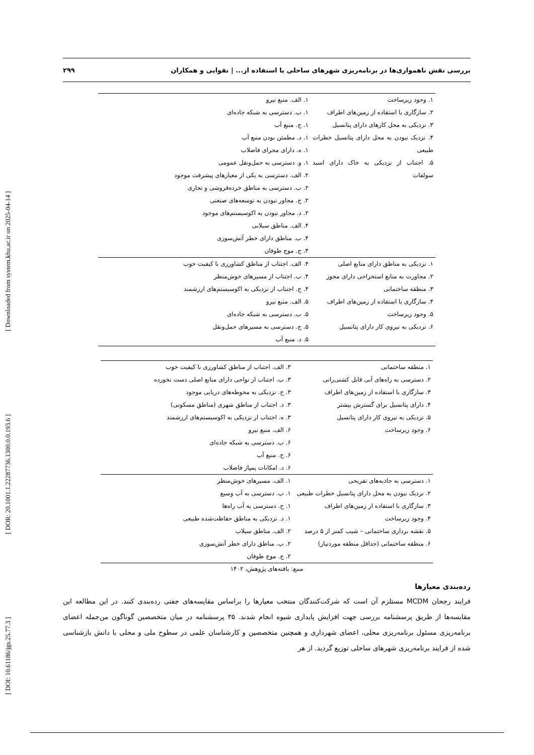[ DOI: 10.61186/jgs.25.77.3 ] [ DOR: 20.1001.1.22287736.1300.0.0.193.6 ] [ Downloaded from system.khu.ac.ir on 2025-04-14 ]
بررسی نقش ناهمواری‌ها در برنامه‌ریزی شهرهای ساحلی با استفاده از... | تقوایی و همکاران ۲۹۹
| ۱. وجود زیرساخت ۲. سازگاری با استفاده از زمین‌های اطراف ۳. نزدیکی به محل کارهای دارای پتانسیل ۴. نزدیک نبودن به محل دارای پتانسیل خطرات طبیعی ۵. اجتناب از نزدیکی به خاک دارای اسید سولفات | ۱. الف. منبع نیرو ۱. ب. دسترسی به شبکه جاده‌ای ۱. ج. منبع آب ۱. د. مطمئن بودن منبع آب ۱. ه. دارای مجرای فاضلاب ۱. و. دسترسی به حمل‌ونقل عمومی ۲. الف. دسترسی به یکی از معیارهای پیشرفت موجود ۲. ب. دسترسی به مناطق خرده‌فروشی و تجاری ۲. ج. مجاور نبودن به توسعه‌های صنعتی ۲. د. مجاور نبودن به اکوسیستم‌های موجود ۴. الف. مناطق سیلابی ۴. ب. مناطق دارای خطر آتش‌سوزی ۴. ج. موج طوفان |
| ۱. نزدیکی به مناطق دارای منابع اصلی ۲. مجاورت به منابع استخراجی دارای مجوز ۳. منطقه ساختمانی ۴. سازگاری با استفاده از زمین‌های اطراف ۵. وجود زیرساخت ۶. نزدیکی به نیروی کار دارای پتانسیل | ۴. الف. اجتناب از مناطق کشاورزی با کیفیت خوب ۴. ب. اجتناب از مسیرهای خوش‌منظر ۴. ج. اجتناب از نزدیکی به اکوسیستم‌های ارزشمند ۵. الف. منبع نیرو ۵. ب. دسترسی به شبکه جاده‌ای ۵. ج. دسترسی به مسیرهای حمل‌ونقل ۵. د. منبع آب |
| ۱. منطقه ساختمانی ۲. دسترسی به راه‌های آبی قابل کشتی‌رانی ۳. سازگاری با استفاده از زمین‌های اطراف ۴. دارای پتانسیل برای گسترش بیشتر ۵. نزدیکی به نیروی کار دارای پتانسیل ۶. وجود زیرساخت | ۳. الف. اجتناب از مناطق کشاورزی با کیفیت خوب ۳. ب. اجتناب از نواحی دارای منابع اصلی دست نخورده ۳. ج. نزدیکی به محوطه‌های دریایی موجود ۳. د. اجتناب از مناطق شهری (مناطق مسکونی) ۳. ه. اجتناب از نزدیکی به اکوسیستم‌های ارزشمند ۶. الف. منبع نیرو ۶. ب. دسترسی به شبکه جاده‌ای ۶. ج. منبع آب ۶. د. امکانات پمپاژ فاضلاب |
| ۱. دسترسی به جاذبه‌های تفریحی ۲. نزدیک نبودن به محل دارای پتانسیل خطرات طبیعی ۳. سازگاری با استفاده از زمین‌های اطراف ۴. وجود زیرساخت ۵. نقشه برداری ساختمانی – شیب کمتر از ۵ درصد ۶. منطقه ساختمانی (حداقل منطقه موردنیاز) | ۱. الف. مسیرهای خوش‌منظر ۱. ب. دسترسی به آب وسیع ۱. ج. دسترسی به آب راه‌ها ۱. د. نزدیکی به مناطق حفاظت‌شده طبیعی ۲. الف. مناطق سیلاب ۲. ب. مناطق دارای خطر آتش‌سوزی ۲. ج. موج طوفان |
منبع: یافته‌های پژوهش، ۱۴۰۲
رده‌بندی معیارها
فرایند رجحان MCDM مستلزم آن است که شرکت‌کنندگان منتخب معیارها را براساس مقایسه‌های جفتی رده‌بندی کنند. در این مطالعه این مقایسه‌ها از طریق پرسشنامه بررسی جهت افزایش پایداری شیوه انجام شدند. ۳۵ پرسشنامه در میان متخصصین گوناگون من‌جمله اعضای برنامه‌ریزی مسئول برنامه‌ریزی محلی، اعضای شهرداری و همچنین متخصصین و کارشناسان علمی در سطوح ملی و محلی با دانش بازشناسی شده از فرایند برنامه‌ریزی شهرهای ساحلی توزیع گردید. از هر